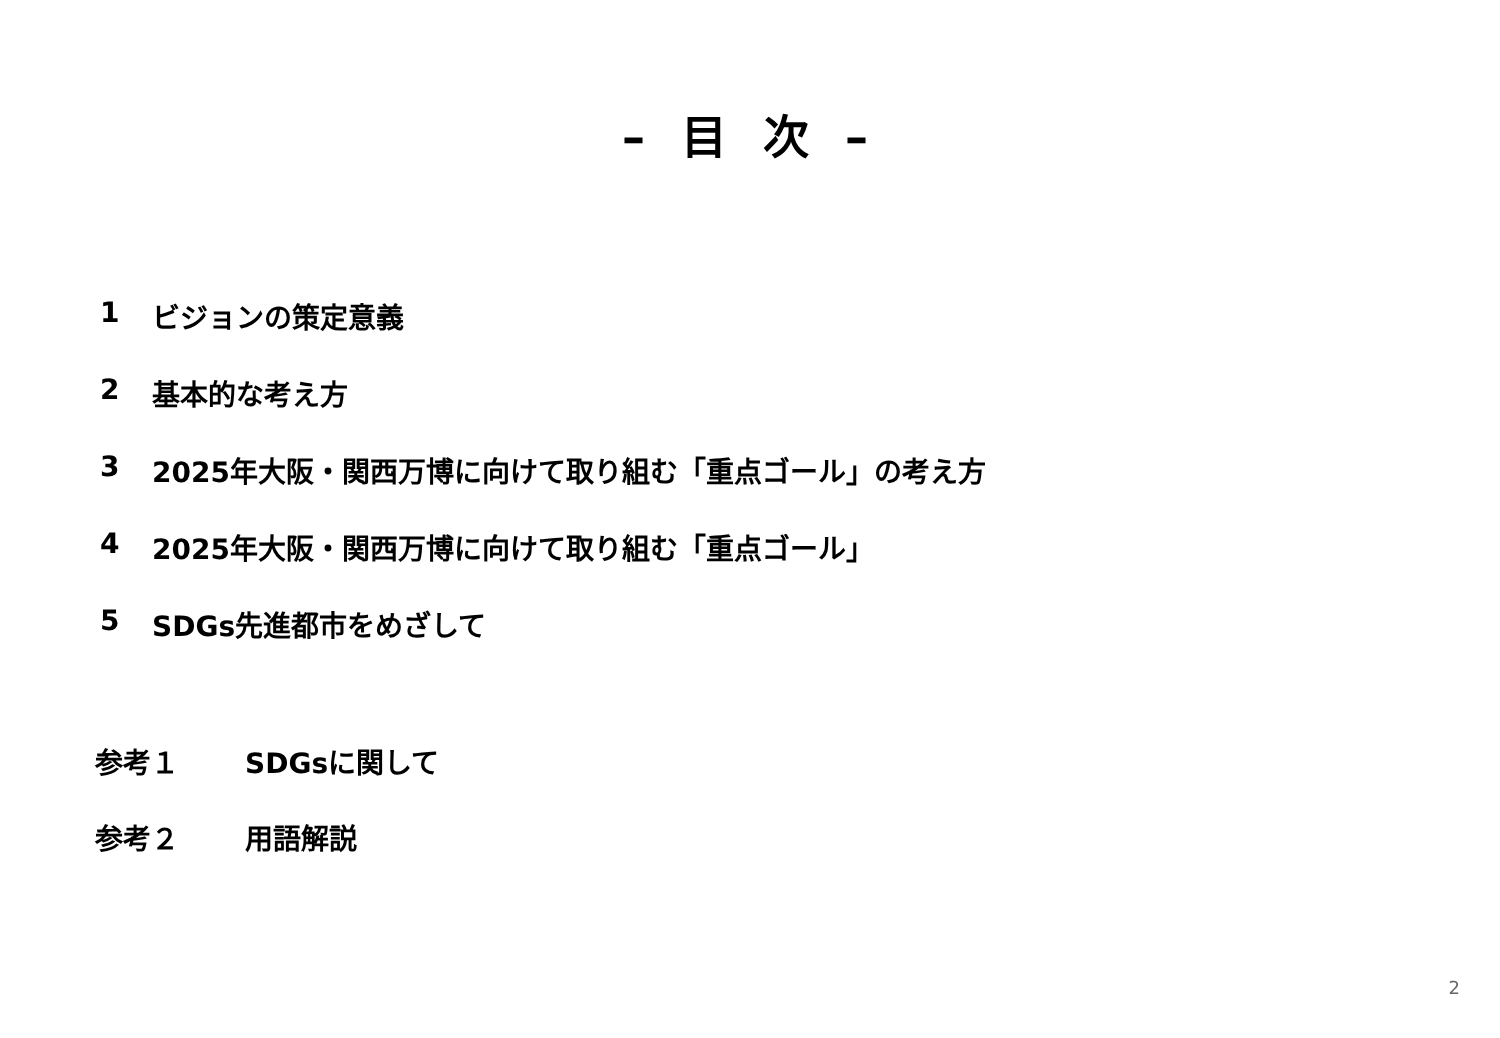– 目 次 –
1 ビジョンの策定意義
2 基本的な考え方
3 2025年大阪・関西万博に向けて取り組む「重点ゴール」の考え方
4 2025年大阪・関西万博に向けて取り組む「重点ゴール」
5 SDGs先進都市をめざして
参考１ SDGsに関して
参考２ 用語解説
2